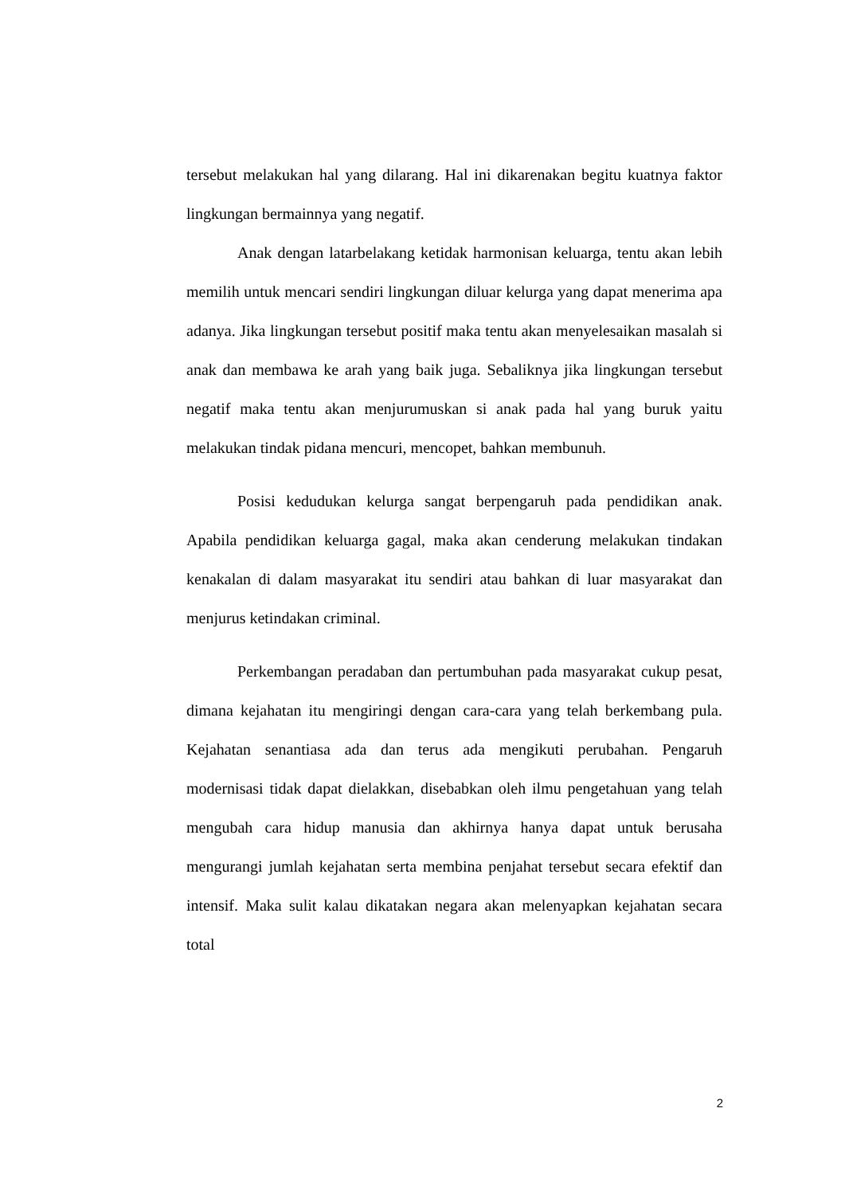tersebut melakukan hal yang dilarang. Hal ini dikarenakan begitu kuatnya faktor lingkungan bermainnya yang negatif.
Anak dengan latarbelakang ketidak harmonisan keluarga, tentu akan lebih memilih untuk mencari sendiri lingkungan diluar kelurga yang dapat menerima apa adanya. Jika lingkungan tersebut positif maka tentu akan menyelesaikan masalah si anak dan membawa ke arah yang baik juga. Sebaliknya jika lingkungan tersebut negatif maka tentu akan menjurumuskan si anak pada hal yang buruk yaitu melakukan tindak pidana mencuri, mencopet, bahkan membunuh.
Posisi kedudukan kelurga sangat berpengaruh pada pendidikan anak. Apabila pendidikan keluarga gagal, maka akan cenderung melakukan tindakan kenakalan di dalam masyarakat itu sendiri atau bahkan di luar masyarakat dan menjurus ketindakan criminal.
Perkembangan peradaban dan pertumbuhan pada masyarakat cukup pesat, dimana kejahatan itu mengiringi dengan cara-cara yang telah berkembang pula. Kejahatan senantiasa ada dan terus ada mengikuti perubahan. Pengaruh modernisasi tidak dapat dielakkan, disebabkan oleh ilmu pengetahuan yang telah mengubah cara hidup manusia dan akhirnya hanya dapat untuk berusaha mengurangi jumlah kejahatan serta membina penjahat tersebut secara efektif dan intensif. Maka sulit kalau dikatakan negara akan melenyapkan kejahatan secara total
2